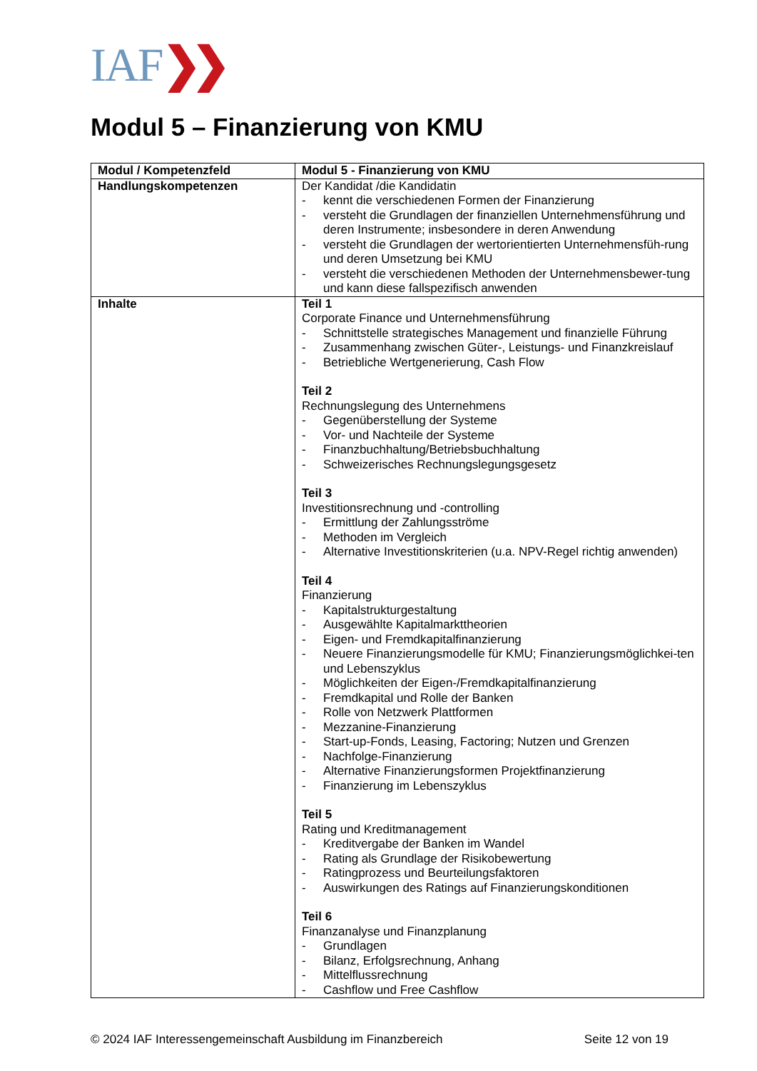IAF❯❯
Modul 5 – Finanzierung von KMU
| Modul / Kompetenzfeld | Modul 5 - Finanzierung von KMU |
| Handlungskompetenzen | Der Kandidat /die Kandidatin - kennt die verschiedenen Formen der Finanzierung - versteht die Grundlagen der finanziellen Unternehmensführung und deren Instrumente; insbesondere in deren Anwendung - versteht die Grundlagen der wertorientierten Unternehmensfüh-rung und deren Umsetzung bei KMU - versteht die verschiedenen Methoden der Unternehmensbewer-tung und kann diese fallspezifisch anwenden |
| Inhalte | Teil 1 Corporate Finance und Unternehmensführung - Schnittstelle strategisches Management und finanzielle Führung - Zusammenhang zwischen Güter-, Leistungs- und Finanzkreislauf - Betriebliche Wertgenerierung, Cash Flow Teil 2 Rechnungslegung des Unternehmens - Gegenüberstellung der Systeme - Vor- und Nachteile der Systeme - Finanzbuchhaltung/Betriebsbuchhaltung - Schweizerisches Rechnungslegungsgesetz Teil 3 Investitionsrechnung und -controlling - Ermittlung der Zahlungsströme - Methoden im Vergleich - Alternative Investitionskriterien (u.a. NPV-Regel richtig anwenden) Teil 4 Finanzierung - Kapitalstrukturgestaltung - Ausgewählte Kapitalmarkttheorien - Eigen- und Fremdkapitalfinanzierung - Neuere Finanzierungsmodelle für KMU; Finanzierungsmöglichkei-ten und Lebenszyklus - Möglichkeiten der Eigen-/Fremdkapitalfinanzierung - Fremdkapital und Rolle der Banken - Rolle von Netzwerk Plattformen - Mezzanine-Finanzierung - Start-up-Fonds, Leasing, Factoring; Nutzen und Grenzen - Nachfolge-Finanzierung - Alternative Finanzierungsformen Projektfinanzierung - Finanzierung im Lebenszyklus Teil 5 Rating und Kreditmanagement - Kreditvergabe der Banken im Wandel - Rating als Grundlage der Risikobewertung - Ratingprozess und Beurteilungsfaktoren - Auswirkungen des Ratings auf Finanzierungskonditionen Teil 6 Finanzanalyse und Finanzplanung - Grundlagen - Bilanz, Erfolgsrechnung, Anhang - Mittelflussrechnung - Cashflow und Free Cashflow |
© 2024 IAF Interessengemeinschaft Ausbildung im Finanzbereich Seite 12 von 19